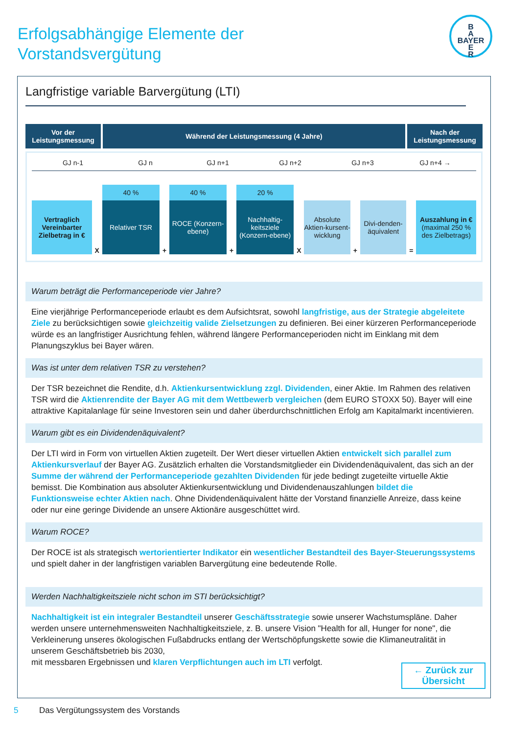Erfolgsabhängige Elemente der
Vorstandsvergütung
B
A
BAYER
E
R
Langfristige variable Barvergütung (LTI)
Vor der Leistungsmessung
Während der Leistungsmessung (4 Jahre)
Nach der Leistungsmessung
GJ n-1 GJ n GJ n+1 GJ n+2 GJ n+3 GJ n+4 →
Vertraglich Vereinbarter Zielbetrag in €
X
40 %
Relativer TSR
+
40 %
ROCE (Konzern-ebene)
+
20 %
Nachhaltig-keitsziele (Konzern-ebene)
X
Absolute Aktien-kursent-wicklung
+
Divi-denden-äquivalent
=
Auszahlung in €
(maximal 250 % des Zielbetrags)
Warum beträgt die Performanceperiode vier Jahre?
Eine vierjährige Performanceperiode erlaubt es dem Aufsichtsrat, sowohl langfristige, aus der Strategie abgeleitete Ziele zu berücksichtigen sowie gleichzeitig valide Zielsetzungen zu definieren. Bei einer kürzeren Performanceperiode würde es an langfristiger Ausrichtung fehlen, während längere Performanceperioden nicht im Einklang mit dem Planungszyklus bei Bayer wären.
Was ist unter dem relativen TSR zu verstehen?
Der TSR bezeichnet die Rendite, d.h. Aktienkursentwicklung zzgl. Dividenden, einer Aktie. Im Rahmen des relativen TSR wird die Aktienrendite der Bayer AG mit dem Wettbewerb vergleichen (dem EURO STOXX 50). Bayer will eine attraktive Kapitalanlage für seine Investoren sein und daher überdurchschnittlichen Erfolg am Kapitalmarkt incentivieren.
Warum gibt es ein Dividendenäquivalent?
Der LTI wird in Form von virtuellen Aktien zugeteilt. Der Wert dieser virtuellen Aktien entwickelt sich parallel zum Aktienkursverlauf der Bayer AG. Zusätzlich erhalten die Vorstandsmitglieder ein Dividendenäquivalent, das sich an der Summe der während der Performanceperiode gezahlten Dividenden für jede bedingt zugeteilte virtuelle Aktie bemisst. Die Kombination aus absoluter Aktienkursentwicklung und Dividendenauszahlungen bildet die Funktionsweise echter Aktien nach. Ohne Dividendenäquivalent hätte der Vorstand finanzielle Anreize, dass keine oder nur eine geringe Dividende an unsere Aktionäre ausgeschüttet wird.
Warum ROCE?
Der ROCE ist als strategisch wertorientierter Indikator ein wesentlicher Bestandteil des Bayer-Steuerungssystems und spielt daher in der langfristigen variablen Barvergütung eine bedeutende Rolle.
Werden Nachhaltigkeitsziele nicht schon im STI berücksichtigt?
Nachhaltigkeit ist ein integraler Bestandteil unserer Geschäftsstrategie sowie unserer Wachstumspläne. Daher werden unsere unternehmensweiten Nachhaltigkeitsziele, z. B. unsere Vision "Health for all, Hunger for none", die Verkleinerung unseres ökologischen Fußabdrucks entlang der Wertschöpfungskette sowie die Klimaneutralität in unserem Geschäftsbetrieb bis 2030,
mit messbaren Ergebnissen und klaren Verpflichtungen auch im LTI verfolgt.
← Zurück zur Übersicht
5 Das Vergütungssystem des Vorstands